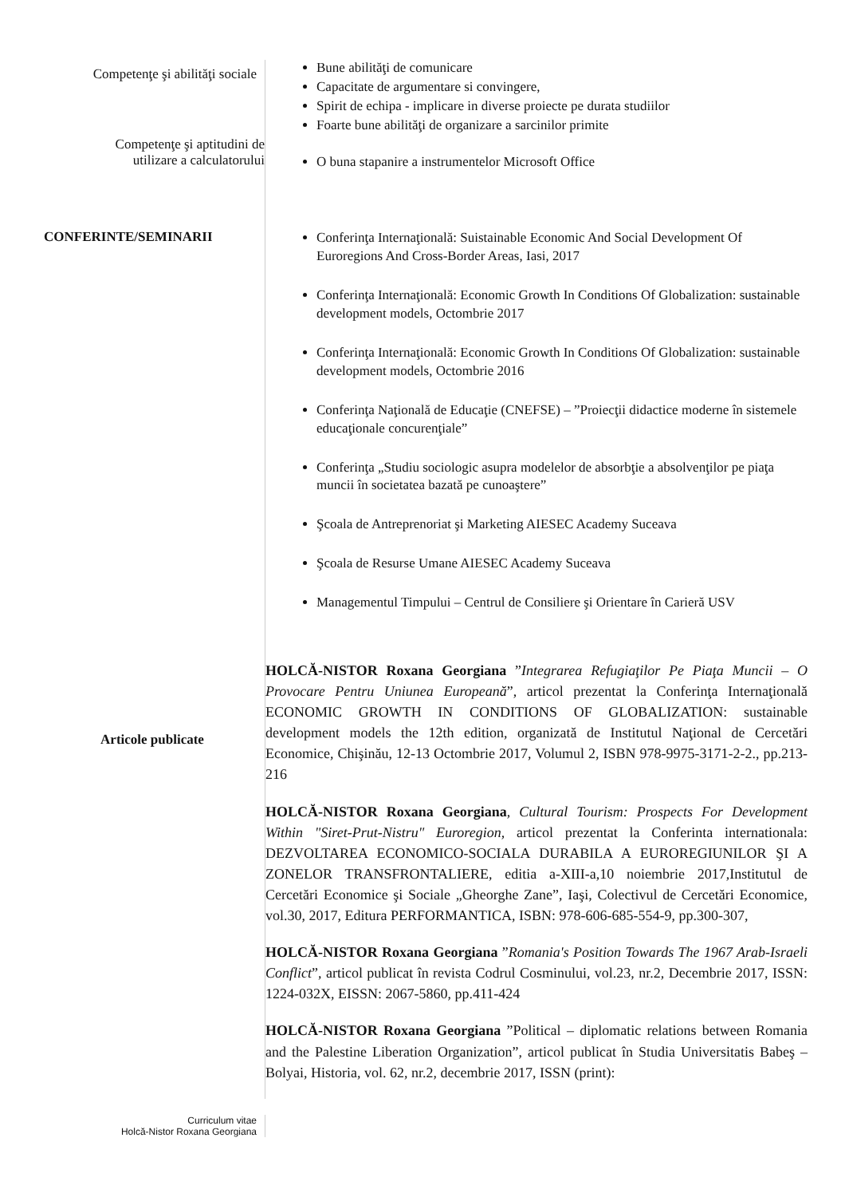Competenţe şi abilităţi sociale
Bune abilităţi de comunicare
Capacitate de argumentare si convingere,
Spirit de echipa - implicare in diverse proiecte pe durata studiilor
Foarte bune abilităţi de organizare a sarcinilor primite
Competenţe şi aptitudini de
utilizare a calculatorului
O buna stapanire a instrumentelor Microsoft Office
CONFERINTE/SEMINARII
Conferinţa Internaţională: Suistainable Economic And Social Development Of Euroregions And Cross-Border Areas, Iasi, 2017
Conferinţa Internaţională: Economic Growth In Conditions Of Globalization: sustainable development models, Octombrie 2017
Conferinţa Internaţională: Economic Growth In Conditions Of Globalization: sustainable development models, Octombrie 2016
Conferinţa Naţională de Educaţie (CNEFSE) – ”Proiecţii didactice moderne în sistemele educaţionale concurenţiale”
Conferinţa „Studiu sociologic asupra modelelor de absorbţie a absolvenţilor pe piaţa muncii în societatea bazată pe cunoaştere”
Şcoala de Antreprenoriat şi Marketing AIESEC Academy Suceava
Şcoala de Resurse Umane AIESEC Academy Suceava
Managementul Timpului – Centrul de Consiliere şi Orientare în Carieră USV
Articole publicate
HOLCĂ-NISTOR Roxana Georgiana ”Integrarea Refugiaţilor Pe Piaţa Muncii – O Provocare Pentru Uniunea Europeană”, articol prezentat la Conferinţa Internaţională ECONOMIC GROWTH IN CONDITIONS OF GLOBALIZATION: sustainable development models the 12th edition, organizată de Institutul Naţional de Cercetări Economice, Chişinău, 12-13 Octombrie 2017, Volumul 2, ISBN 978-9975-3171-2-2., pp.213-216
HOLCĂ-NISTOR Roxana Georgiana, Cultural Tourism: Prospects For Development Within "Siret-Prut-Nistru" Euroregion, articol prezentat la Conferinta internationala: DEZVOLTAREA ECONOMICO-SOCIALA DURABILA A EUROREGIUNILOR ŞI A ZONELOR TRANSFRONTALIERE, editia a-XIII-a,10 noiembrie 2017,Institutul de Cercetări Economice şi Sociale „Gheorghe Zane”, Iaşi, Colectivul de Cercetări Economice, vol.30, 2017, Editura PERFORMANTICA, ISBN: 978-606-685-554-9, pp.300-307,
HOLCĂ-NISTOR Roxana Georgiana ”Romania's Position Towards The 1967 Arab-Israeli Conflict”, articol publicat în revista Codrul Cosminului, vol.23, nr.2, Decembrie 2017, ISSN: 1224-032X, EISSN: 2067-5860, pp.411-424
HOLCĂ-NISTOR Roxana Georgiana ”Political – diplomatic relations between Romania and the Palestine Liberation Organization”, articol publicat în Studia Universitatis Babeş – Bolyai, Historia, vol. 62, nr.2, decembrie 2017, ISSN (print):
Curriculum vitae
Holcă-Nistor Roxana Georgiana